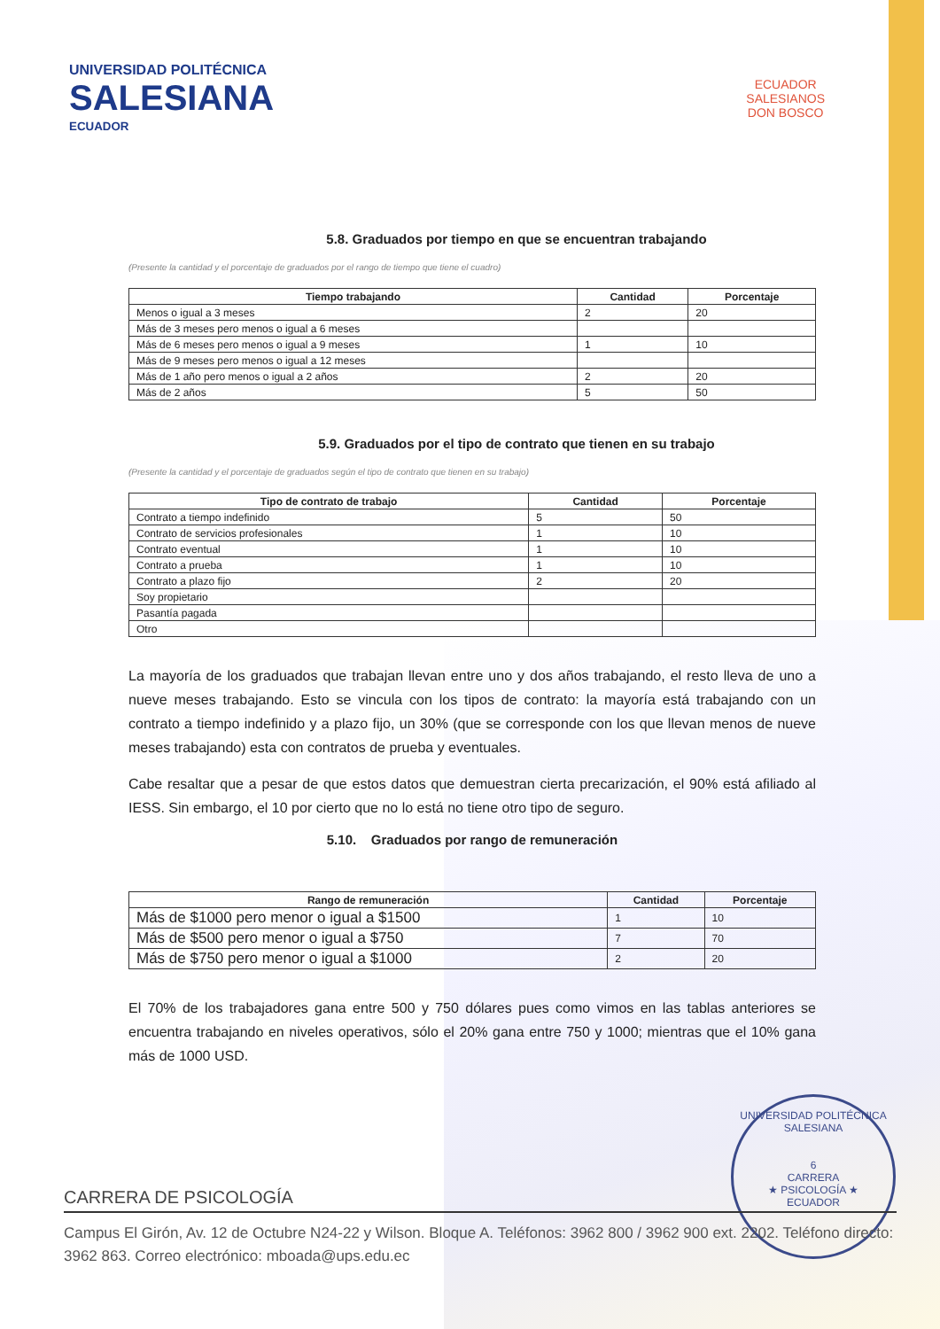UNIVERSIDAD POLITÉCNICA
SALESIANA
ECUADOR
ECUADOR
SALESIANOS
DON BOSCO
5.8. Graduados por tiempo en que se encuentran trabajando
(Presente la cantidad y el porcentaje de graduados por el rango de tiempo que tiene el cuadro)
| Tiempo trabajando | Cantidad | Porcentaje |
| --- | --- | --- |
| Menos o igual a 3 meses | 2 | 20 |
| Más de 3 meses pero menos o igual a 6 meses | | |
| Más de 6 meses pero menos o igual a 9 meses | 1 | 10 |
| Más de 9 meses pero menos o igual a 12 meses | | |
| Más de 1 año pero menos o igual a 2 años | 2 | 20 |
| Más de 2 años | 5 | 50 |
5.9. Graduados por el tipo de contrato que tienen en su trabajo
(Presente la cantidad y el porcentaje de graduados según el tipo de contrato que tienen en su trabajo)
| Tipo de contrato de trabajo | Cantidad | Porcentaje |
| --- | --- | --- |
| Contrato a tiempo indefinido | 5 | 50 |
| Contrato de servicios profesionales | 1 | 10 |
| Contrato eventual | 1 | 10 |
| Contrato a prueba | 1 | 10 |
| Contrato a plazo fijo | 2 | 20 |
| Soy propietario | | |
| Pasantía pagada | | |
| Otro | | |
La mayoría de los graduados que trabajan llevan entre uno y dos años trabajando, el resto lleva de uno a nueve meses trabajando. Esto se vincula con los tipos de contrato: la mayoría está trabajando con un contrato a tiempo indefinido y a plazo fijo, un 30% (que se corresponde con los que llevan menos de nueve meses trabajando) esta con contratos de prueba y eventuales.
Cabe resaltar que a pesar de que estos datos que demuestran cierta precarización, el 90% está afiliado al IESS. Sin embargo, el 10 por cierto que no lo está no tiene otro tipo de seguro.
5.10. Graduados por rango de remuneración
| Rango de remuneración | Cantidad | Porcentaje |
| --- | --- | --- |
| Más de $1000 pero menor o igual a $1500 | 1 | 10 |
| Más de $500 pero menor o igual a $750 | 7 | 70 |
| Más de $750 pero menor o igual a $1000 | 2 | 20 |
El 70% de los trabajadores gana entre 500 y 750 dólares pues como vimos en las tablas anteriores se encuentra trabajando en niveles operativos, sólo el 20% gana entre 750 y 1000; mientras que el 10% gana más de 1000 USD.
UNIVERSIDAD POLITÉCNICA SALESIANA
6
CARRERA
★ PSICOLOGÍA ★
ECUADOR
CARRERA DE PSICOLOGÍA
Campus El Girón, Av. 12 de Octubre N24-22 y Wilson. Bloque A. Teléfonos: 3962 800 / 3962 900 ext. 2202. Teléfono directo: 3962 863. Correo electrónico: mboada@ups.edu.ec